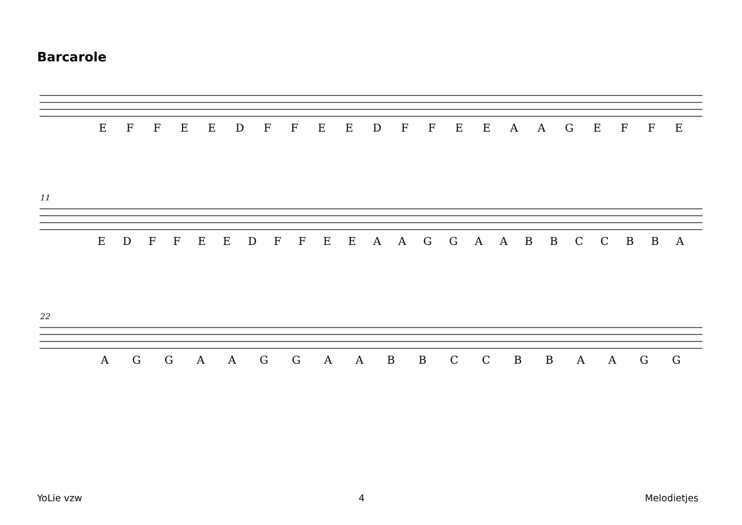Barcarole
E F F E E D F F E E D F F E E A A G E F F E
11
E D F F E E D F F E E A A G G A A B B C C B B A
22
A G G A A G G A A B B C C B B A A G G
YoLie vzw 4 Melodietjes